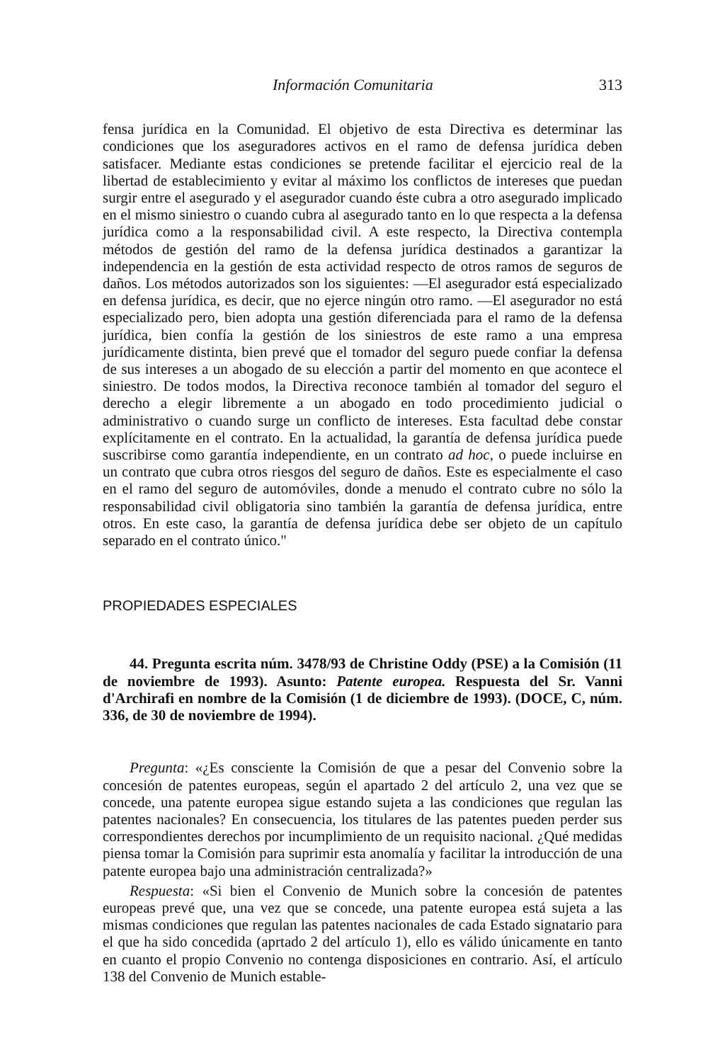Información Comunitaria 313
fensa jurídica en la Comunidad. El objetivo de esta Directiva es determinar las condiciones que los aseguradores activos en el ramo de defensa jurídica deben satisfacer. Mediante estas condiciones se pretende facilitar el ejercicio real de la libertad de establecimiento y evitar al máximo los conflictos de intereses que puedan surgir entre el asegurado y el asegurador cuando éste cubra a otro asegurado implicado en el mismo siniestro o cuando cubra al asegurado tanto en lo que respecta a la defensa jurídica como a la responsabilidad civil. A este respecto, la Directiva contempla métodos de gestión del ramo de la defensa jurídica destinados a garantizar la independencia en la gestión de esta actividad respecto de otros ramos de seguros de daños. Los métodos autorizados son los siguientes: —El asegurador está especializado en defensa jurídica, es decir, que no ejerce ningún otro ramo. —El asegurador no está especializado pero, bien adopta una gestión diferenciada para el ramo de la defensa jurídica, bien confía la gestión de los siniestros de este ramo a una empresa jurídicamente distinta, bien prevé que el tomador del seguro puede confiar la defensa de sus intereses a un abogado de su elección a partir del momento en que acontece el siniestro. De todos modos, la Directiva reconoce también al tomador del seguro el derecho a elegir libremente a un abogado en todo procedimiento judicial o administrativo o cuando surge un conflicto de intereses. Esta facultad debe constar explícitamente en el contrato. En la actualidad, la garantía de defensa jurídica puede suscribirse como garantía independiente, en un contrato ad hoc, o puede incluirse en un contrato que cubra otros riesgos del seguro de daños. Este es especialmente el caso en el ramo del seguro de automóviles, donde a menudo el contrato cubre no sólo la responsabilidad civil obligatoria sino también la garantía de defensa jurídica, entre otros. En este caso, la garantía de defensa jurídica debe ser objeto de un capítulo separado en el contrato único."
PROPIEDADES ESPECIALES
44. Pregunta escrita núm. 3478/93 de Christine Oddy (PSE) a la Comisión (11 de noviembre de 1993). Asunto: Patente europea. Respuesta del Sr. Vanni d'Archirafi en nombre de la Comisión (1 de diciembre de 1993). (DOCE, C, núm. 336, de 30 de noviembre de 1994).
Pregunta: «¿Es consciente la Comisión de que a pesar del Convenio sobre la concesión de patentes europeas, según el apartado 2 del artículo 2, una vez que se concede, una patente europea sigue estando sujeta a las condiciones que regulan las patentes nacionales? En consecuencia, los titulares de las patentes pueden perder sus correspondientes derechos por incumplimiento de un requisito nacional. ¿Qué medidas piensa tomar la Comisión para suprimir esta anomalía y facilitar la introducción de una patente europea bajo una administración centralizada?»
Respuesta: «Si bien el Convenio de Munich sobre la concesión de patentes europeas prevé que, una vez que se concede, una patente europea está sujeta a las mismas condiciones que regulan las patentes nacionales de cada Estado signatario para el que ha sido concedida (aprtado 2 del artículo 1), ello es válido únicamente en tanto en cuanto el propio Convenio no contenga disposiciones en contrario. Así, el artículo 138 del Convenio de Munich estable-